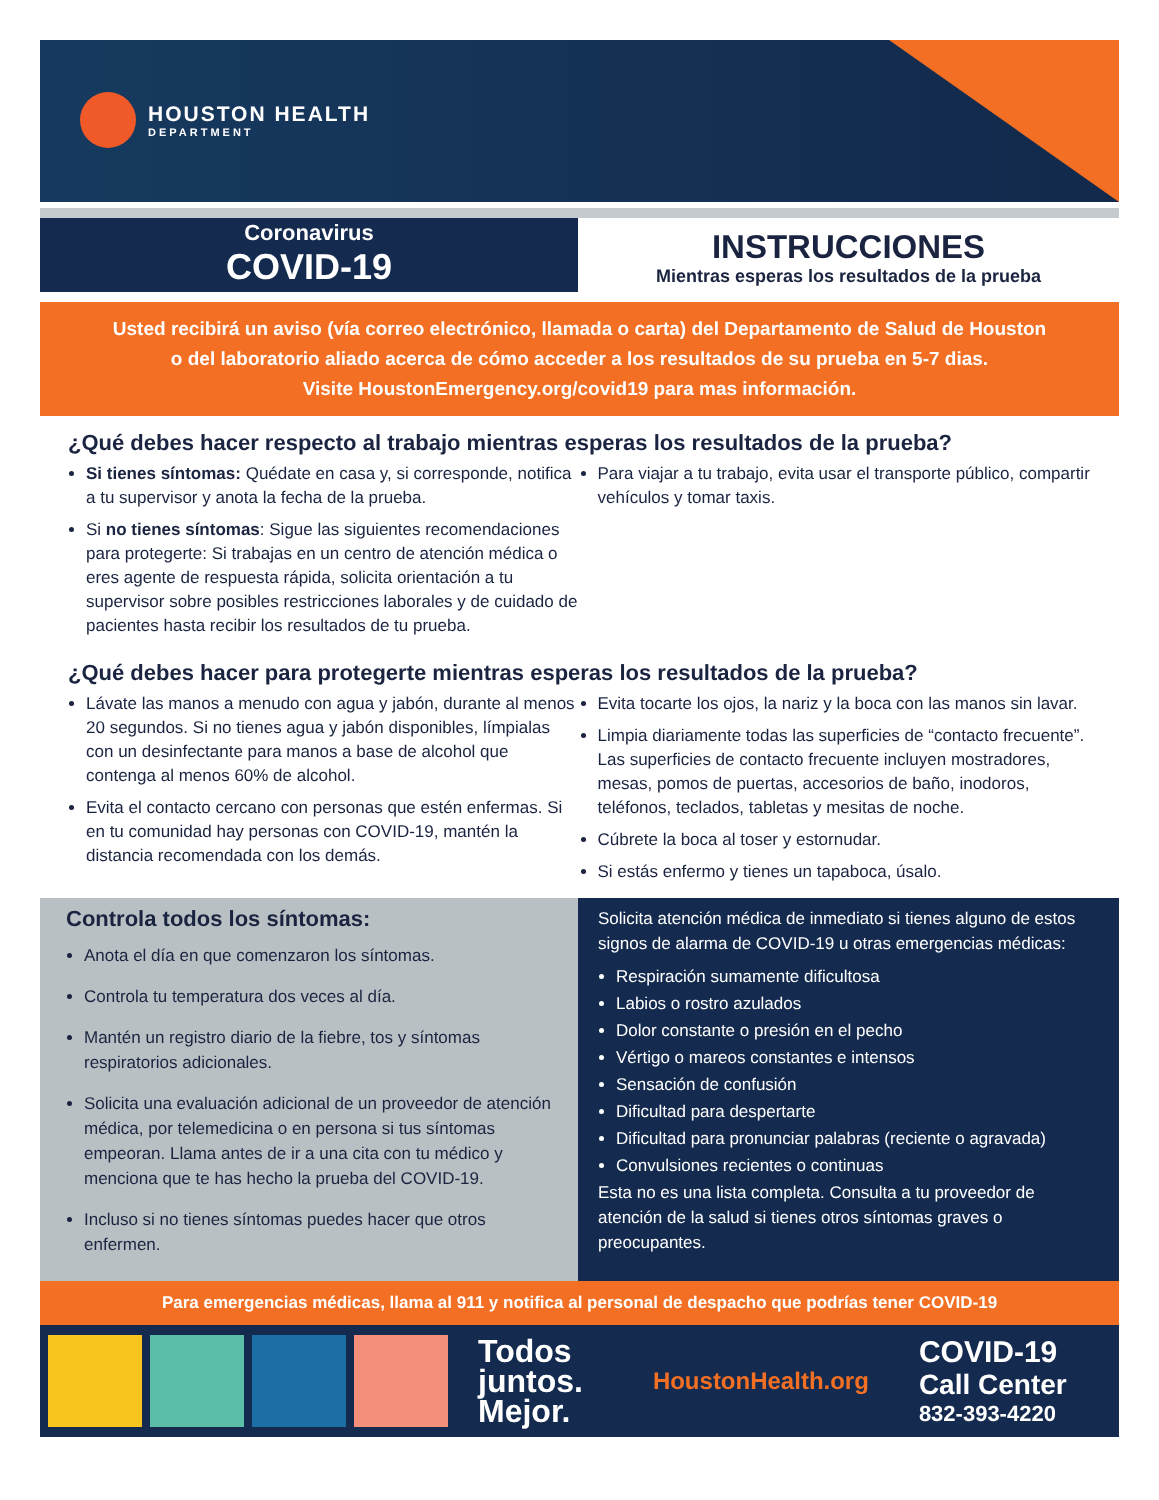HOUSTON HEALTH
DEPARTMENT
Coronavirus
COVID-19
INSTRUCCIONES
Mientras esperas los resultados de la prueba
Usted recibirá un aviso (vía correo electrónico, llamada o carta) del Departamento de Salud de Houston
o del laboratorio aliado acerca de cómo acceder a los resultados de su prueba en 5-7 dias.
Visite HoustonEmergency.org/covid19 para mas información.
¿Qué debes hacer respecto al trabajo mientras esperas los resultados de la prueba?
Si tienes síntomas: Quédate en casa y, si corresponde, notifica a tu supervisor y anota la fecha de la prueba.
Si no tienes síntomas: Sigue las siguientes recomendaciones para protegerte: Si trabajas en un centro de atención médica o eres agente de respuesta rápida, solicita orientación a tu supervisor sobre posibles restricciones laborales y de cuidado de pacientes hasta recibir los resultados de tu prueba.
Para viajar a tu trabajo, evita usar el transporte público, compartir vehículos y tomar taxis.
¿Qué debes hacer para protegerte mientras esperas los resultados de la prueba?
Lávate las manos a menudo con agua y jabón, durante al menos 20 segundos. Si no tienes agua y jabón disponibles, límpialas con un desinfectante para manos a base de alcohol que contenga al menos 60% de alcohol.
Evita el contacto cercano con personas que estén enfermas. Si en tu comunidad hay personas con COVID-19, mantén la distancia recomendada con los demás.
Evita tocarte los ojos, la nariz y la boca con las manos sin lavar.
Limpia diariamente todas las superficies de “contacto frecuente”. Las superficies de contacto frecuente incluyen mostradores, mesas, pomos de puertas, accesorios de baño, inodoros, teléfonos, teclados, tabletas y mesitas de noche.
Cúbrete la boca al toser y estornudar.
Si estás enfermo y tienes un tapaboca, úsalo.
Controla todos los síntomas:
Anota el día en que comenzaron los síntomas.
Controla tu temperatura dos veces al día.
Mantén un registro diario de la fiebre, tos y síntomas respiratorios adicionales.
Solicita una evaluación adicional de un proveedor de atención médica, por telemedicina o en persona si tus síntomas empeoran. Llama antes de ir a una cita con tu médico y menciona que te has hecho la prueba del COVID-19.
Incluso si no tienes síntomas puedes hacer que otros enfermen.
Solicita atención médica de inmediato si tienes alguno de estos signos de alarma de COVID-19 u otras emergencias médicas:
Respiración sumamente dificultosa
Labios o rostro azulados
Dolor constante o presión en el pecho
Vértigo o mareos constantes e intensos
Sensación de confusión
Dificultad para despertarte
Dificultad para pronunciar palabras (reciente o agravada)
Convulsiones recientes o continuas
Esta no es una lista completa. Consulta a tu proveedor de atención de la salud si tienes otros síntomas graves o preocupantes.
Para emergencias médicas, llama al 911 y notifica al personal de despacho que podrías tener COVID-19
Todos
juntos.
Mejor.
HoustonHealth.org
COVID-19
Call Center
832-393-4220